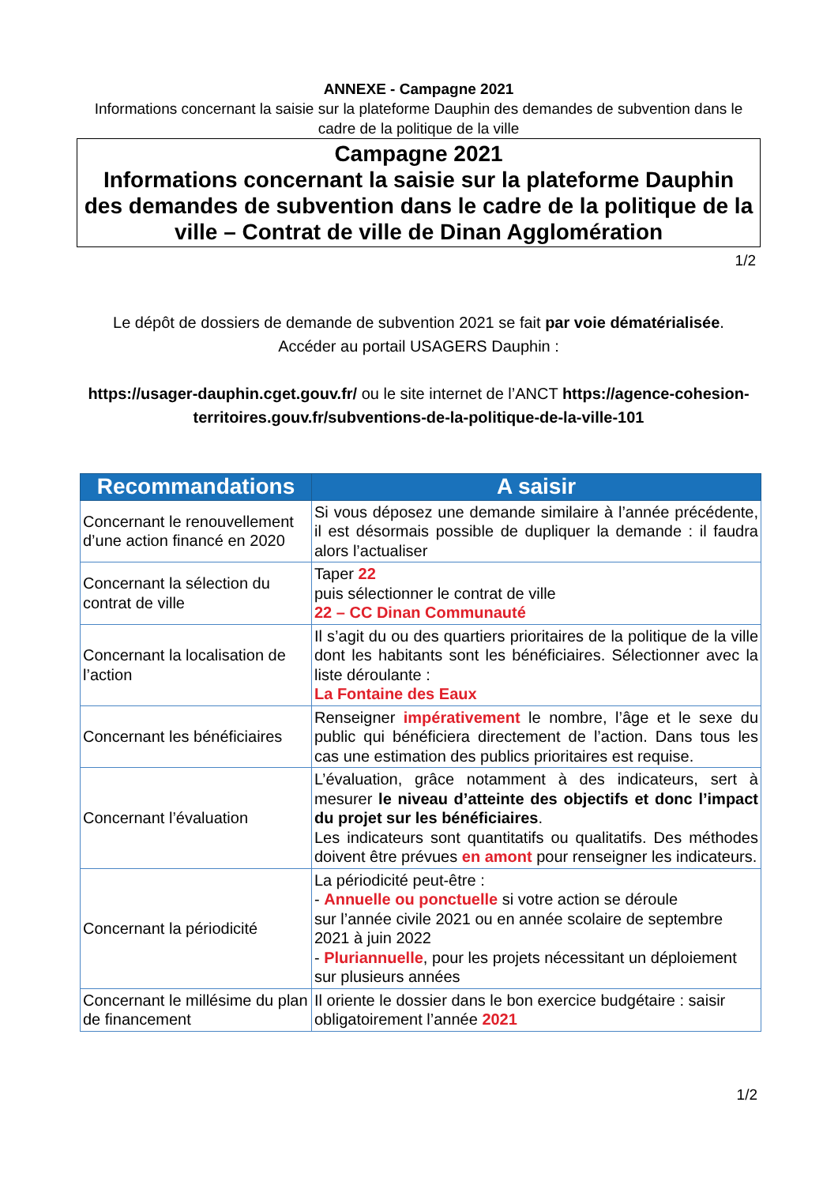ANNEXE - Campagne 2021
Informations concernant la saisie sur la plateforme Dauphin des demandes de subvention dans le cadre de la politique de la ville
Campagne 2021
Informations concernant la saisie sur la plateforme Dauphin des demandes de subvention dans le cadre de la politique de la ville – Contrat de ville de Dinan Agglomération
1/2
Le dépôt de dossiers de demande de subvention 2021 se fait par voie dématérialisée.
Accéder au portail USAGERS Dauphin :
https://usager-dauphin.cget.gouv.fr/ ou le site internet de l’ANCT https://agence-cohesion-territoires.gouv.fr/subventions-de-la-politique-de-la-ville-101
| Recommandations | A saisir |
| --- | --- |
| Concernant le renouvellement d’une action financé en 2020 | Si vous déposez une demande similaire à l’année précédente, il est désormais possible de dupliquer la demande : il faudra alors l’actualiser |
| Concernant la sélection du contrat de ville | Taper 22 puis sélectionner le contrat de ville 22 – CC Dinan Communauté |
| Concernant la localisation de l’action | Il s’agit du ou des quartiers prioritaires de la politique de la ville dont les habitants sont les bénéficiaires. Sélectionner avec la liste déroulante : La Fontaine des Eaux |
| Concernant les bénéficiaires | Renseigner impérativement le nombre, l’âge et le sexe du public qui bénéficiera directement de l’action. Dans tous les cas une estimation des publics prioritaires est requise. |
| Concernant l’évaluation | L’évaluation, grâce notamment à des indicateurs, sert à mesurer le niveau d’atteinte des objectifs et donc l’impact du projet sur les bénéficiaires . Les indicateurs sont quantitatifs ou qualitatifs. Des méthodes doivent être prévues en amont pour renseigner les indicateurs. |
| Concernant la périodicité | La périodicité peut-être : - Annuelle ou ponctuelle si votre action se déroule sur l’année civile 2021 ou en année scolaire de septembre 2021 à juin 2022 - Pluriannuelle , pour les projets nécessitant un déploiement sur plusieurs années |
| Concernant le millésime du plan de financement | Il oriente le dossier dans le bon exercice budgétaire : saisir obligatoirement l’année 2021 |
1/2